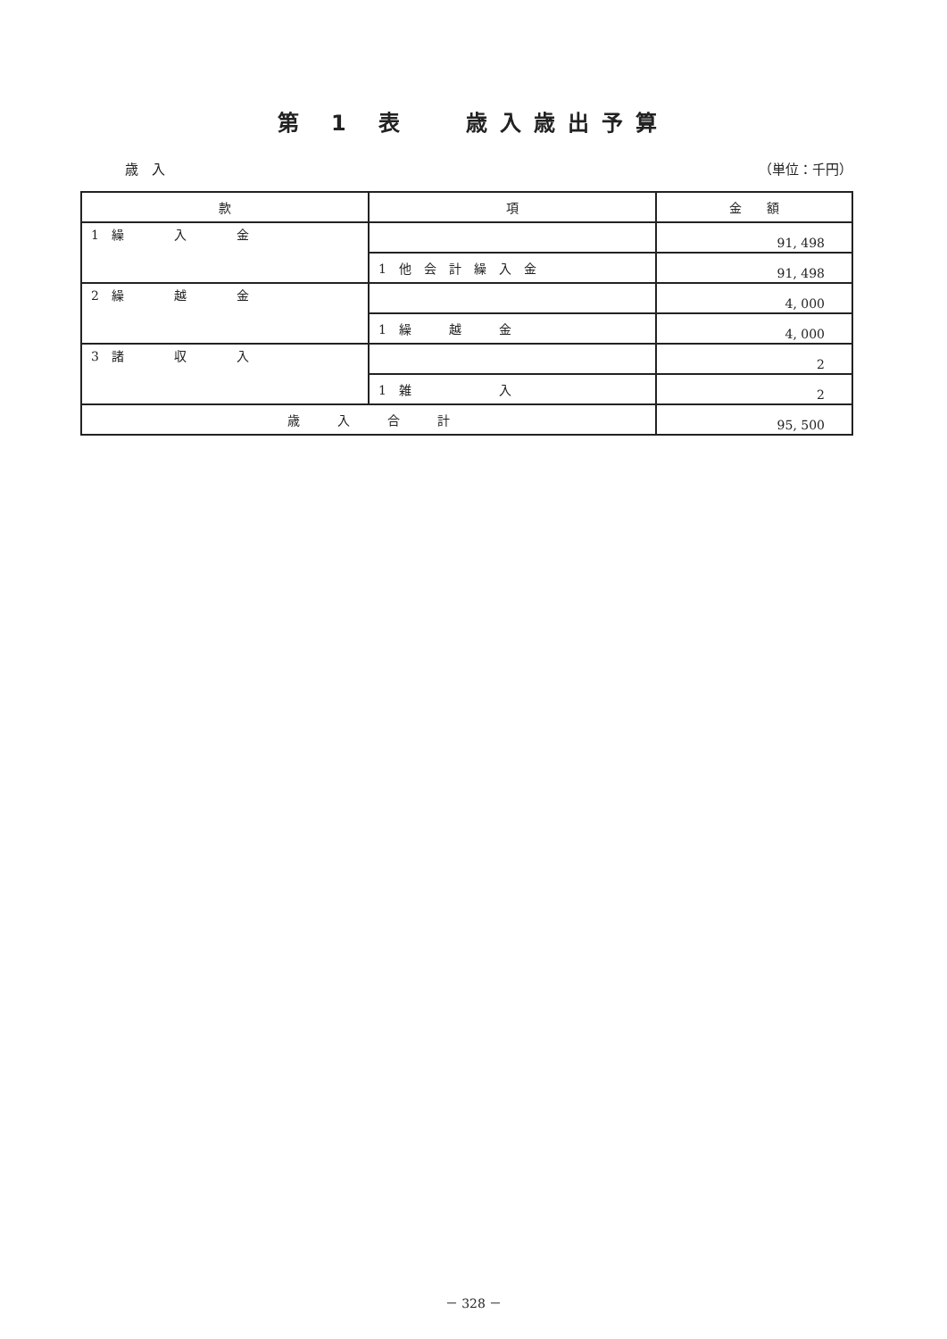第 1 表　 歳入歳出予算
歳　入 （単位：千円）
| 款 | 項 | 金 額 |
| --- | --- | --- |
| 1 繰 入 金 | | 91, 498 |
| | 1 他 会 計 繰 入 金 | 91, 498 |
| 2 繰 越 金 | | 4, 000 |
| | 1 繰 越 金 | 4, 000 |
| 3 諸 収 入 | | 2 |
| | 1 雑 入 | 2 |
| 歳 入 合 計 | | 95, 500 |
－ 328 －